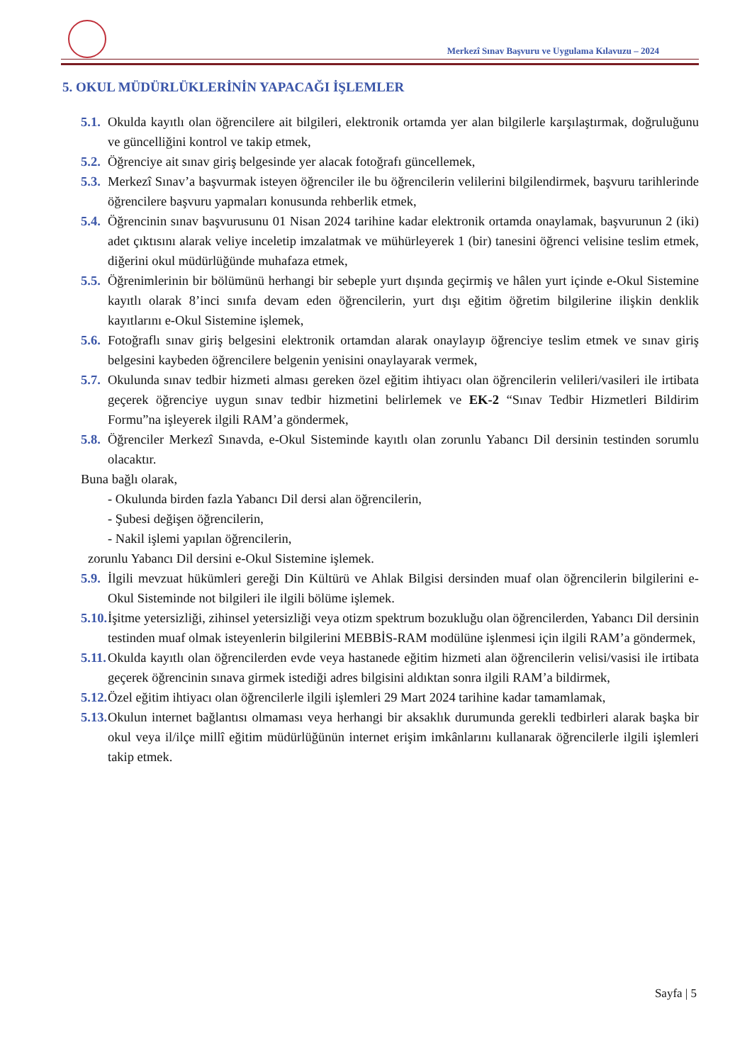Merkezî Sınav Başvuru ve Uygulama Kılavuzu – 2024
5. OKUL MÜDÜRLÜKLERİNİN YAPACAĞI İŞLEMLER
5.1. Okulda kayıtlı olan öğrencilere ait bilgileri, elektronik ortamda yer alan bilgilerle karşılaştırmak, doğruluğunu ve güncelliğini kontrol ve takip etmek,
5.2. Öğrenciye ait sınav giriş belgesinde yer alacak fotoğrafı güncellemek,
5.3. Merkezî Sınav’a başvurmak isteyen öğrenciler ile bu öğrencilerin velilerini bilgilendirmek, başvuru tarihlerinde öğrencilere başvuru yapmaları konusunda rehberlik etmek,
5.4. Öğrencinin sınav başvurusunu 01 Nisan 2024 tarihine kadar elektronik ortamda onaylamak, başvurunun 2 (iki) adet çıktısını alarak veliye inceletip imzalatmak ve mühürleyerek 1 (bir) tanesini öğrenci velisine teslim etmek, diğerini okul müdürlüğünde muhafaza etmek,
5.5. Öğrenimlerinin bir bölümünü herhangi bir sebeple yurt dışında geçirmiş ve hâlen yurt içinde e-Okul Sistemine kayıtlı olarak 8’inci sınıfa devam eden öğrencilerin, yurt dışı eğitim öğretim bilgilerine ilişkin denklik kayıtlarını e-Okul Sistemine işlemek,
5.6. Fotoğraflı sınav giriş belgesini elektronik ortamdan alarak onaylayıp öğrenciye teslim etmek ve sınav giriş belgesini kaybeden öğrencilere belgenin yenisini onaylayarak vermek,
5.7. Okulunda sınav tedbir hizmeti alması gereken özel eğitim ihtiyacı olan öğrencilerin velileri/vasileri ile irtibata geçerek öğrenciye uygun sınav tedbir hizmetini belirlemek ve EK-2 “Sınav Tedbir Hizmetleri Bildirim Formu”na işleyerek ilgili RAM’a göndermek,
5.8. Öğrenciler Merkezî Sınavda, e-Okul Sisteminde kayıtlı olan zorunlu Yabancı Dil dersinin testinden sorumlu olacaktır.
Buna bağlı olarak,
- Okulunda birden fazla Yabancı Dil dersi alan öğrencilerin,
- Şubesi değişen öğrencilerin,
- Nakil işlemi yapılan öğrencilerin,
zorunlu Yabancı Dil dersini e-Okul Sistemine işlemek.
5.9. İlgili mevzuat hükümleri gereği Din Kültürü ve Ahlak Bilgisi dersinden muaf olan öğrencilerin bilgilerini e-Okul Sisteminde not bilgileri ile ilgili bölüme işlemek.
5.10. İşitme yetersizliği, zihinsel yetersizliği veya otizm spektrum bozukluğu olan öğrencilerden, Yabancı Dil dersinin testinden muaf olmak isteyenlerin bilgilerini MEBBİS-RAM modülüne işlenmesi için ilgili RAM’a göndermek,
5.11. Okulda kayıtlı olan öğrencilerden evde veya hastanede eğitim hizmeti alan öğrencilerin velisi/vasisi ile irtibata geçerek öğrencinin sınava girmek istediği adres bilgisini aldıktan sonra ilgili RAM’a bildirmek,
5.12. Özel eğitim ihtiyacı olan öğrencilerle ilgili işlemleri 29 Mart 2024 tarihine kadar tamamlamak,
5.13. Okulun internet bağlantısı olmaması veya herhangi bir aksaklık durumunda gerekli tedbirleri alarak başka bir okul veya il/ilçe millî eğitim müdürlüğünün internet erişim imkânlarını kullanarak öğrencilerle ilgili işlemleri takip etmek.
Sayfa | 5